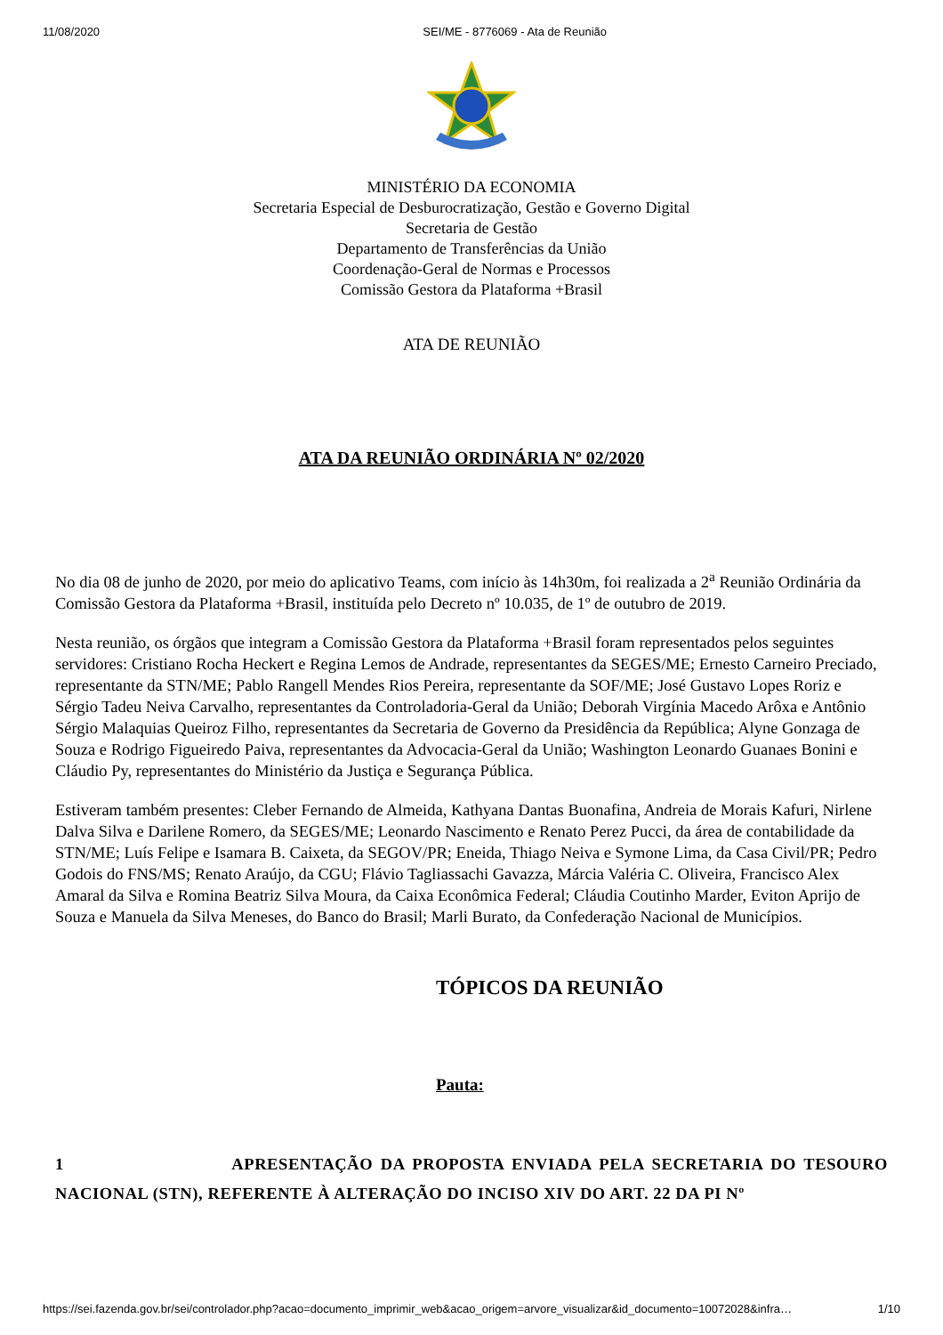11/08/2020 SEI/ME - 8776069 - Ata de Reunião
MINISTÉRIO DA ECONOMIA
Secretaria Especial de Desburocratização, Gestão e Governo Digital
Secretaria de Gestão
Departamento de Transferências da União
Coordenação-Geral de Normas e Processos
Comissão Gestora da Plataforma +Brasil
ATA DE REUNIÃO
ATA DA REUNIÃO ORDINÁRIA Nº 02/2020
No dia 08 de junho de 2020, por meio do aplicativo Teams, com início às 14h30m, foi realizada a 2<sup>a</sup> Reunião Ordinária da Comissão Gestora da Plataforma +Brasil, instituída pelo Decreto nº 10.035, de 1º de outubro de 2019.
Nesta reunião, os órgãos que integram a Comissão Gestora da Plataforma +Brasil foram representados pelos seguintes servidores: Cristiano Rocha Heckert e Regina Lemos de Andrade, representantes da SEGES/ME; Ernesto Carneiro Preciado, representante da STN/ME; Pablo Rangell Mendes Rios Pereira, representante da SOF/ME; José Gustavo Lopes Roriz e Sérgio Tadeu Neiva Carvalho, representantes da Controladoria-Geral da União; Deborah Virgínia Macedo Arôxa e Antônio Sérgio Malaquias Queiroz Filho, representantes da Secretaria de Governo da Presidência da República; Alyne Gonzaga de Souza e Rodrigo Figueiredo Paiva, representantes da Advocacia-Geral da União; Washington Leonardo Guanaes Bonini e Cláudio Py, representantes do Ministério da Justiça e Segurança Pública.
Estiveram também presentes: Cleber Fernando de Almeida, Kathyana Dantas Buonafina, Andreia de Morais Kafuri, Nirlene Dalva Silva e Darilene Romero, da SEGES/ME; Leonardo Nascimento e Renato Perez Pucci, da área de contabilidade da STN/ME; Luís Felipe e Isamara B. Caixeta, da SEGOV/PR; Eneida, Thiago Neiva e Symone Lima, da Casa Civil/PR; Pedro Godois do FNS/MS; Renato Araújo, da CGU; Flávio Tagliassachi Gavazza, Márcia Valéria C. Oliveira, Francisco Alex Amaral da Silva e Romina Beatriz Silva Moura, da Caixa Econômica Federal; Cláudia Coutinho Marder, Eviton Aprijo de Souza e Manuela da Silva Meneses, do Banco do Brasil; Marli Burato, da Confederação Nacional de Municípios.
TÓPICOS DA REUNIÃO
Pauta:
1 APRESENTAÇÃO DA PROPOSTA ENVIADA PELA SECRETARIA DO TESOURO NACIONAL (STN), REFERENTE À ALTERAÇÃO DO INCISO XIV DO ART. 22 DA PI Nº
https://sei.fazenda.gov.br/sei/controlador.php?acao=documento_imprimir_web&acao_origem=arvore_visualizar&id_documento=10072028&infra… 1/10